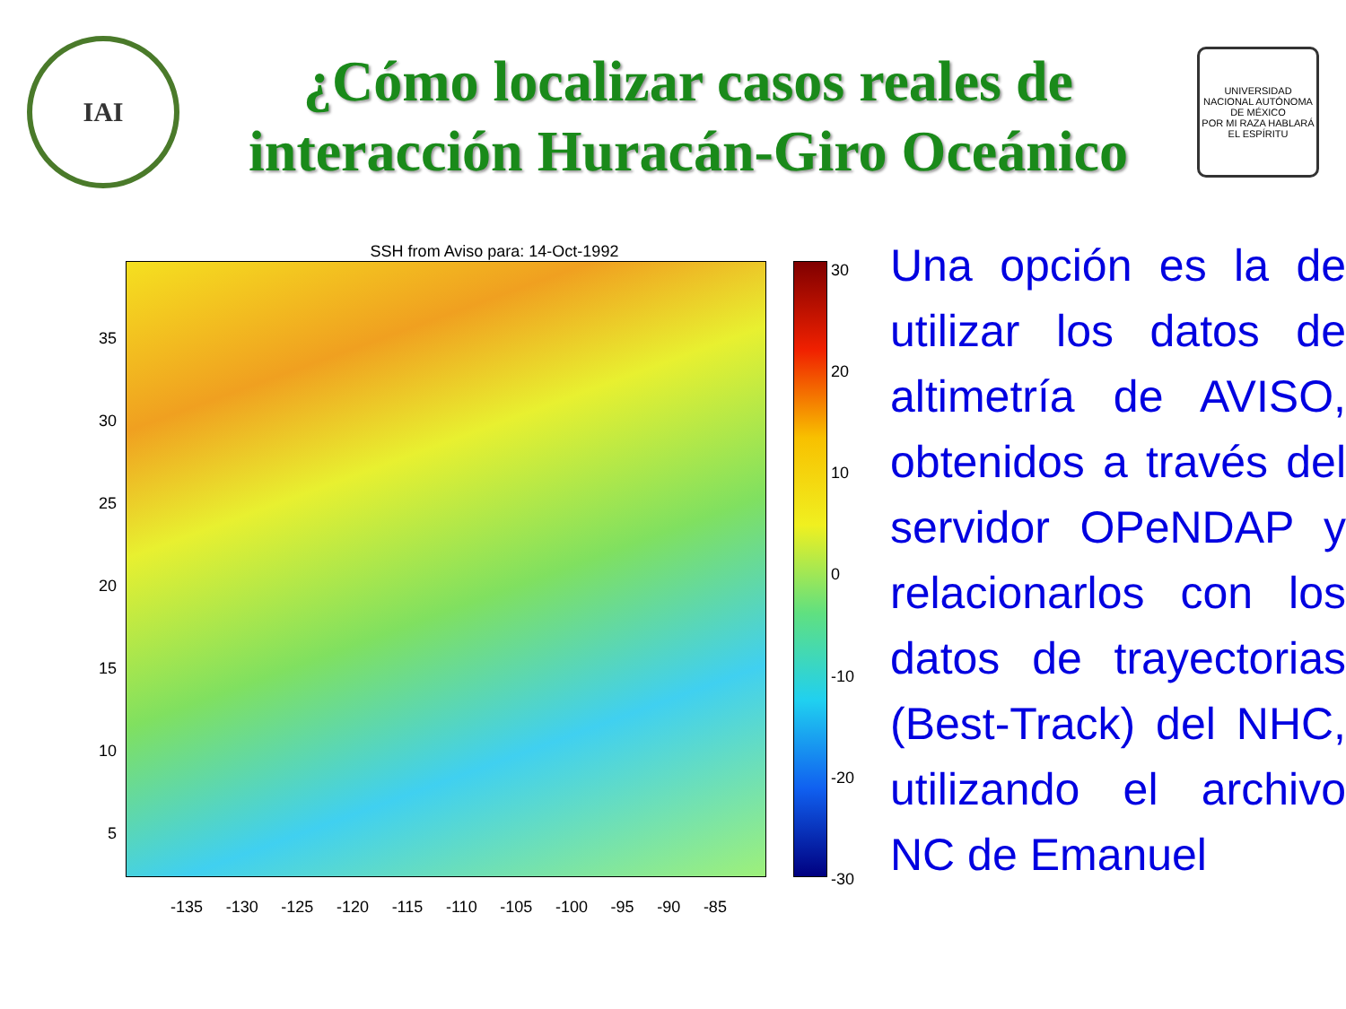IAI
¿Cómo localizar casos reales de interacción Huracán-Giro Oceánico
UNIVERSIDAD NACIONAL AUTÓNOMA DE MÉXICO
POR MI RAZA HABLARÁ EL ESPÍRITU
SSH from Aviso para: 14-Oct-1992
35
30
25
20
15
10
5
30
20
10
0
-10
-20
-30
-135 -130 -125 -120 -115 -110 -105 -100 -95 -90 -85
Una opción es la de utilizar los datos de altimetría de AVISO, obtenidos a través del servidor OPeNDAP y relacionarlos con los datos de trayectorias (Best-Track) del NHC, utilizando el archivo NC de Emanuel